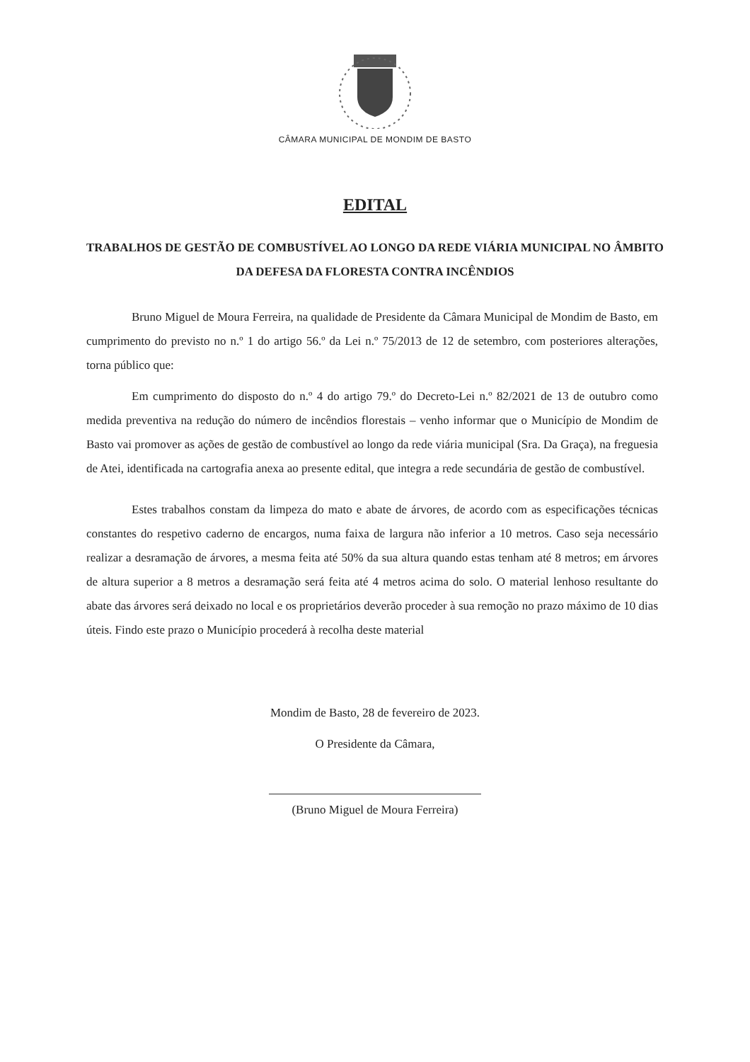CÂMARA MUNICIPAL DE MONDIM DE BASTO
EDITAL
TRABALHOS DE GESTÃO DE COMBUSTÍVEL AO LONGO DA REDE VIÁRIA MUNICIPAL NO ÂMBITO DA DEFESA DA FLORESTA CONTRA INCÊNDIOS
Bruno Miguel de Moura Ferreira, na qualidade de Presidente da Câmara Municipal de Mondim de Basto, em cumprimento do previsto no n.º 1 do artigo 56.º da Lei n.º 75/2013 de 12 de setembro, com posteriores alterações, torna público que:
Em cumprimento do disposto do n.º 4 do artigo 79.º do Decreto-Lei n.º 82/2021 de 13 de outubro como medida preventiva na redução do número de incêndios florestais – venho informar que o Município de Mondim de Basto vai promover as ações de gestão de combustível ao longo da rede viária municipal (Sra. Da Graça), na freguesia de Atei, identificada na cartografia anexa ao presente edital, que integra a rede secundária de gestão de combustível.
Estes trabalhos constam da limpeza do mato e abate de árvores, de acordo com as especificações técnicas constantes do respetivo caderno de encargos, numa faixa de largura não inferior a 10 metros. Caso seja necessário realizar a desramação de árvores, a mesma feita até 50% da sua altura quando estas tenham até 8 metros; em árvores de altura superior a 8 metros a desramação será feita até 4 metros acima do solo. O material lenhoso resultante do abate das árvores será deixado no local e os proprietários deverão proceder à sua remoção no prazo máximo de 10 dias úteis. Findo este prazo o Município procederá à recolha deste material
Mondim de Basto, 28 de fevereiro de 2023.
O Presidente da Câmara,
(Bruno Miguel de Moura Ferreira)